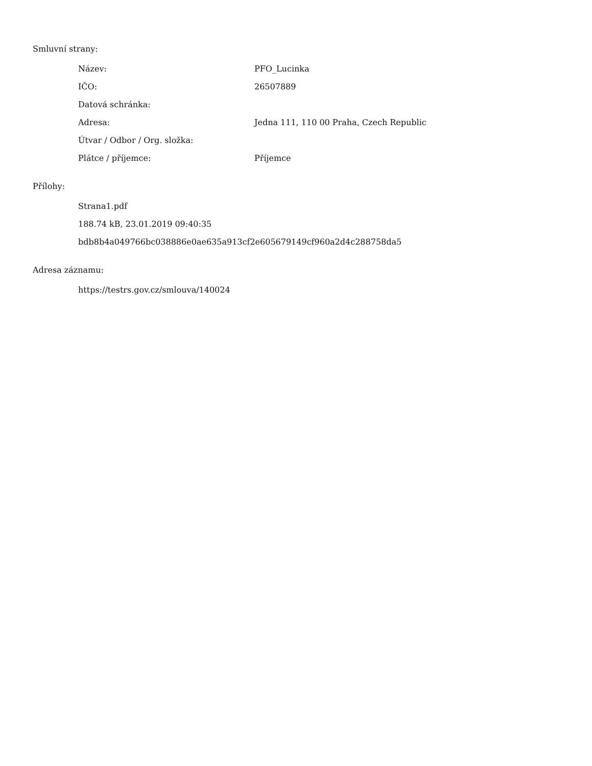Smluvní strany:
| Název: | PFO_Lucinka |
| IČO: | 26507889 |
| Datová schránka: | |
| Adresa: | Jedna 111, 110 00 Praha, Czech Republic |
| Útvar / Odbor / Org. složka: | |
| Plátce / příjemce: | Příjemce |
Přílohy:
| Strana1.pdf |
| 188.74 kB, 23.01.2019 09:40:35 |
| bdb8b4a049766bc038886e0ae635a913cf2e605679149cf960a2d4c288758da5 |
Adresa záznamu:
| https://testrs.gov.cz/smlouva/140024 |